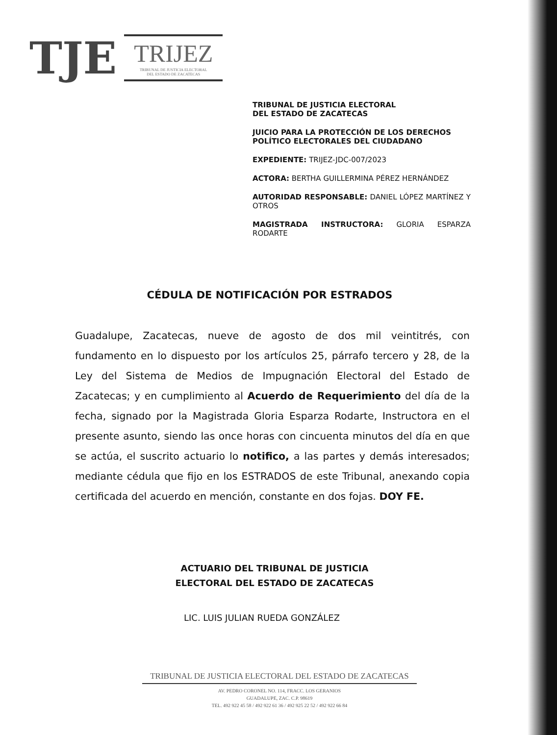TJE
TRIJEZ
TRIBUNAL DE JUSTICIA ELECTORAL
DEL ESTADO DE ZACATECAS
TRIBUNAL DE JUSTICIA ELECTORAL
DEL ESTADO DE ZACATECAS
JUICIO PARA LA PROTECCIÓN DE LOS DERECHOS POLÍTICO ELECTORALES DEL CIUDADANO
EXPEDIENTE: TRIJEZ-JDC-007/2023
ACTORA: BERTHA GUILLERMINA PÉREZ HERNÁNDEZ
AUTORIDAD RESPONSABLE: DANIEL LÓPEZ MARTÍNEZ Y OTROS
MAGISTRADA INSTRUCTORA: GLORIA ESPARZA RODARTE
CÉDULA DE NOTIFICACIÓN POR ESTRADOS
Guadalupe, Zacatecas, nueve de agosto de dos mil veintitrés, con fundamento en lo dispuesto por los artículos 25, párrafo tercero y 28, de la Ley del Sistema de Medios de Impugnación Electoral del Estado de Zacatecas; y en cumplimiento al Acuerdo de Requerimiento del día de la fecha, signado por la Magistrada Gloria Esparza Rodarte, Instructora en el presente asunto, siendo las once horas con cincuenta minutos del día en que se actúa, el suscrito actuario lo notifico, a las partes y demás interesados; mediante cédula que fijo en los ESTRADOS de este Tribunal, anexando copia certificada del acuerdo en mención, constante en dos fojas. DOY FE.
ACTUARIO DEL TRIBUNAL DE JUSTICIA
ELECTORAL DEL ESTADO DE ZACATECAS
LIC. LUIS JULIAN RUEDA GONZÁLEZ
TRIBUNAL DE JUSTICIA ELECTORAL DEL ESTADO DE ZACATECAS
AV. PEDRO CORONEL NO. 114, FRACC. LOS GERANIOS
GUADALUPE, ZAC. C.P. 98619
TEL. 492 922 45 58 / 492 922 61 36 / 492 925 22 52 / 492 922 66 84